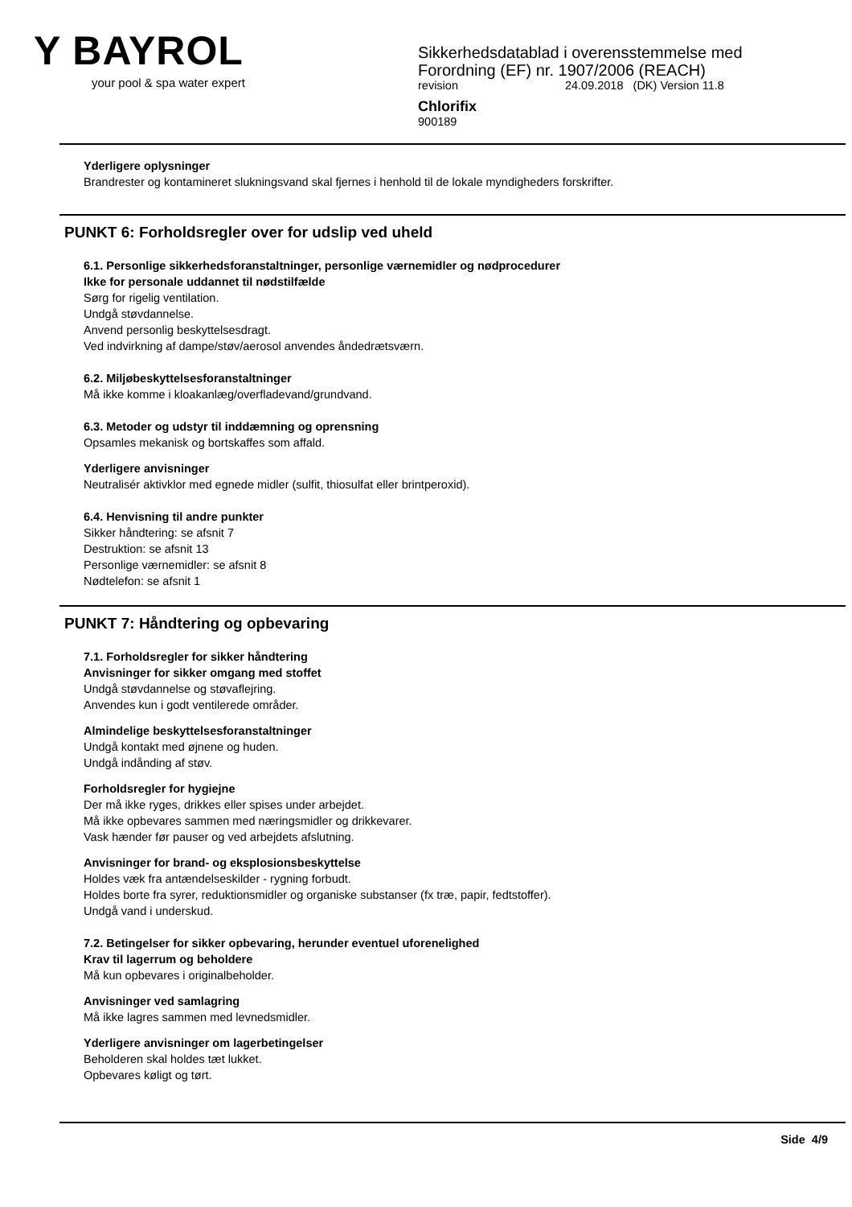Y BAYROL
your pool & spa water expert
Sikkerhedsdatablad i overensstemmelse med
Forordning (EF) nr. 1907/2006 (REACH)
revision 24.09.2018 (DK) Version 11.8
Chlorifix
900189
Yderligere oplysninger
Brandrester og kontamineret slukningsvand skal fjernes i henhold til de lokale myndigheders forskrifter.
PUNKT 6: Forholdsregler over for udslip ved uheld
6.1. Personlige sikkerhedsforanstaltninger, personlige værnemidler og nødprocedurer
Ikke for personale uddannet til nødstilfælde
Sørg for rigelig ventilation.
Undgå støvdannelse.
Anvend personlig beskyttelsesdragt.
Ved indvirkning af dampe/støv/aerosol anvendes åndedrætsværn.
6.2. Miljøbeskyttelsesforanstaltninger
Må ikke komme i kloakanlæg/overfladevand/grundvand.
6.3. Metoder og udstyr til inddæmning og oprensning
Opsamles mekanisk og bortskaffes som affald.
Yderligere anvisninger
Neutralisér aktivklor med egnede midler (sulfit, thiosulfat eller brintperoxid).
6.4. Henvisning til andre punkter
Sikker håndtering: se afsnit 7
Destruktion: se afsnit 13
Personlige værnemidler: se afsnit 8
Nødtelefon: se afsnit 1
PUNKT 7: Håndtering og opbevaring
7.1. Forholdsregler for sikker håndtering
Anvisninger for sikker omgang med stoffet
Undgå støvdannelse og støvaflejring.
Anvendes kun i godt ventilerede områder.
Almindelige beskyttelsesforanstaltninger
Undgå kontakt med øjnene og huden.
Undgå indånding af støv.
Forholdsregler for hygiejne
Der må ikke ryges, drikkes eller spises under arbejdet.
Må ikke opbevares sammen med næringsmidler og drikkevarer.
Vask hænder før pauser og ved arbejdets afslutning.
Anvisninger for brand- og eksplosionsbeskyttelse
Holdes væk fra antændelseskilder - rygning forbudt.
Holdes borte fra syrer, reduktionsmidler og organiske substanser (fx træ, papir, fedtstoffer).
Undgå vand i underskud.
7.2. Betingelser for sikker opbevaring, herunder eventuel uforenelighed
Krav til lagerrum og beholdere
Må kun opbevares i originalbeholder.
Anvisninger ved samlagring
Må ikke lagres sammen med levnedsmidler.
Yderligere anvisninger om lagerbetingelser
Beholderen skal holdes tæt lukket.
Opbevares køligt og tørt.
Side 4/9